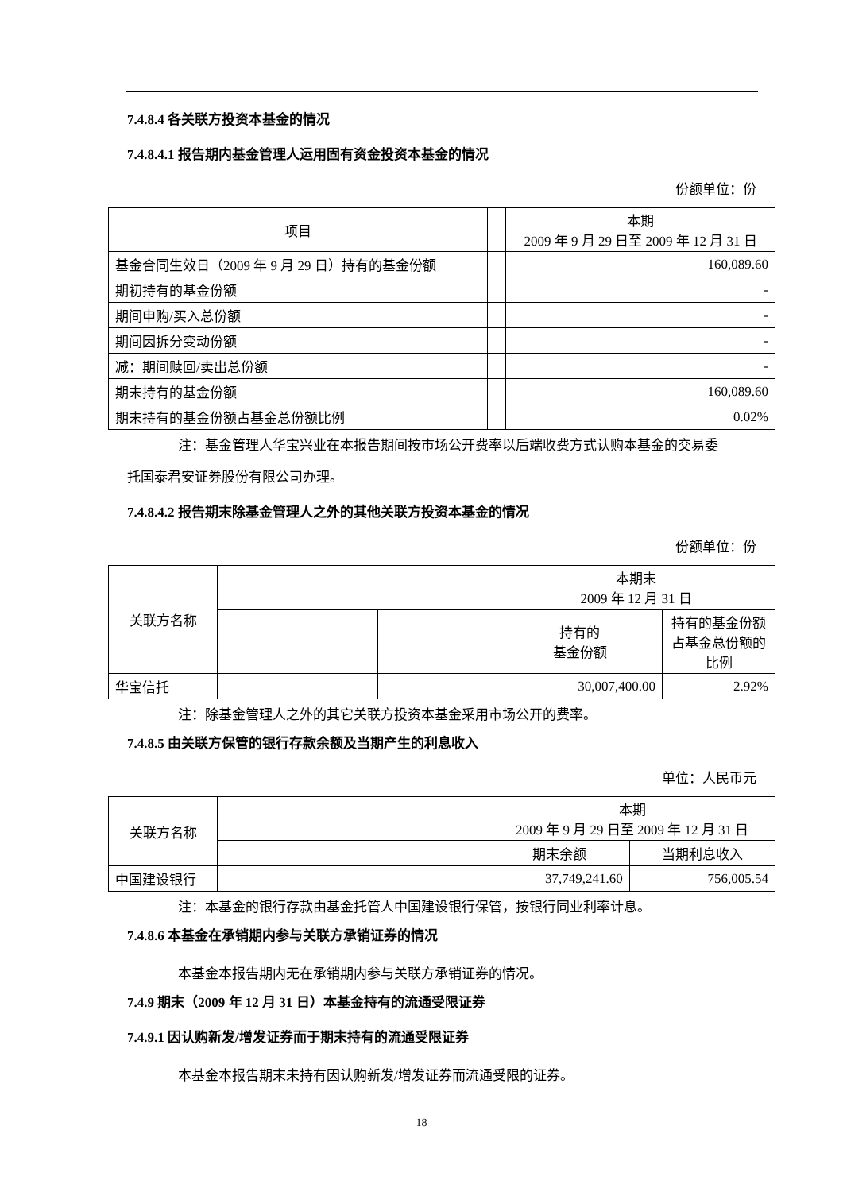7.4.8.4 各关联方投资本基金的情况
7.4.8.4.1 报告期内基金管理人运用固有资金投资本基金的情况
份额单位：份
| 项目 | | 本期 2009 年 9 月 29 日至 2009 年 12 月 31 日 |
| --- | --- | --- |
| 基金合同生效日（2009 年 9 月 29 日）持有的基金份额 | | 160,089.60 |
| 期初持有的基金份额 | | - |
| 期间申购/买入总份额 | | - |
| 期间因拆分变动份额 | | - |
| 减：期间赎回/卖出总份额 | | - |
| 期末持有的基金份额 | | 160,089.60 |
| 期末持有的基金份额占基金总份额比例 | | 0.02% |
注：基金管理人华宝兴业在本报告期间按市场公开费率以后端收费方式认购本基金的交易委
托国泰君安证券股份有限公司办理。
7.4.8.4.2 报告期末除基金管理人之外的其他关联方投资本基金的情况
份额单位：份
| 关联方名称 | | | 本期末 2009 年 12 月 31 日 | |
| | | | 持有的 基金份额 | 持有的基金份额占基金总份额的比例 |
| 华宝信托 | | | 30,007,400.00 | 2.92% |
注：除基金管理人之外的其它关联方投资本基金采用市场公开的费率。
7.4.8.5 由关联方保管的银行存款余额及当期产生的利息收入
单位：人民币元
| 关联方名称 | | | 本期 2009 年 9 月 29 日至 2009 年 12 月 31 日 | |
| | | | 期末余额 | 当期利息收入 |
| 中国建设银行 | | | 37,749,241.60 | 756,005.54 |
注：本基金的银行存款由基金托管人中国建设银行保管，按银行同业利率计息。
7.4.8.6 本基金在承销期内参与关联方承销证券的情况
本基金本报告期内无在承销期内参与关联方承销证券的情况。
7.4.9 期末（2009 年 12 月 31 日）本基金持有的流通受限证券
7.4.9.1 因认购新发/增发证券而于期末持有的流通受限证券
本基金本报告期末未持有因认购新发/增发证券而流通受限的证券。
18